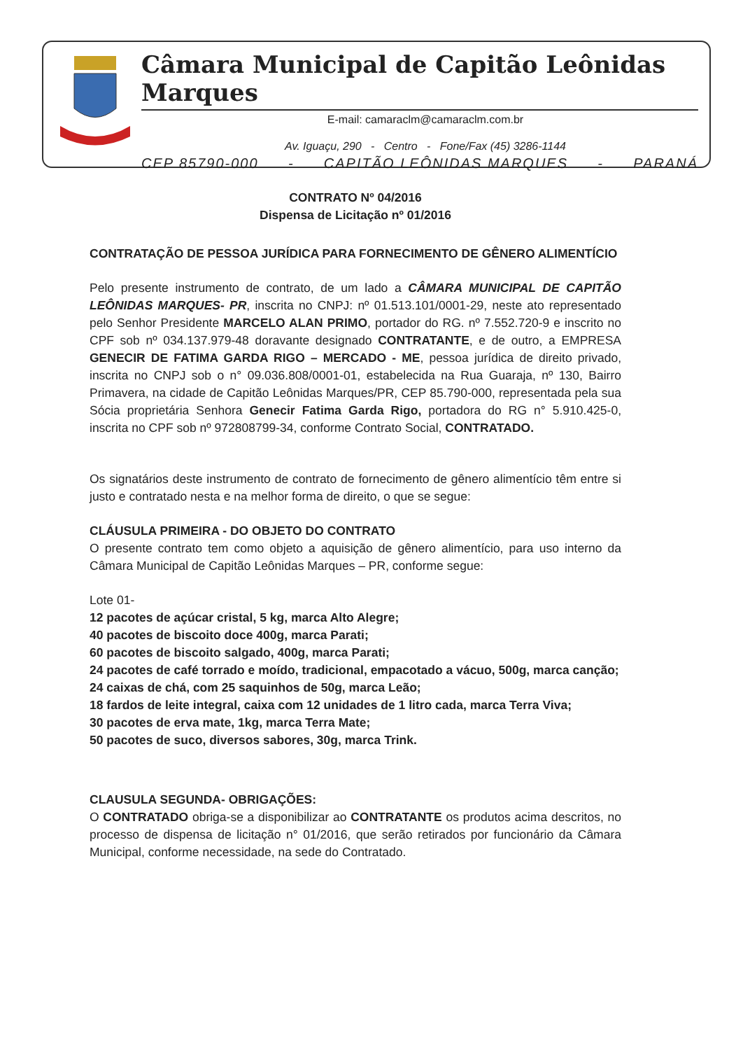Câmara Municipal de Capitão Leônidas Marques
E-mail: camaraclm@camaraclm.com.br
Av. Iguaçu, 290 - Centro - Fone/Fax (45) 3286-1144
CEP 85790-000 - CAPITÃO LEÔNIDAS MARQUES - PARANÁ
CONTRATO Nº 04/2016
Dispensa de Licitação nº 01/2016
CONTRATAÇÃO DE PESSOA JURÍDICA PARA FORNECIMENTO DE GÊNERO ALIMENTÍCIO
Pelo presente instrumento de contrato, de um lado a CÂMARA MUNICIPAL DE CAPITÃO LEÔNIDAS MARQUES- PR, inscrita no CNPJ: nº 01.513.101/0001-29, neste ato representado pelo Senhor Presidente MARCELO ALAN PRIMO, portador do RG. nº 7.552.720-9 e inscrito no CPF sob nº 034.137.979-48 doravante designado CONTRATANTE, e de outro, a EMPRESA GENECIR DE FATIMA GARDA RIGO – MERCADO - ME, pessoa jurídica de direito privado, inscrita no CNPJ sob o n° 09.036.808/0001-01, estabelecida na Rua Guaraja, nº 130, Bairro Primavera, na cidade de Capitão Leônidas Marques/PR, CEP 85.790-000, representada pela sua Sócia proprietária Senhora Genecir Fatima Garda Rigo, portadora do RG n° 5.910.425-0, inscrita no CPF sob nº 972808799-34, conforme Contrato Social, CONTRATADO.
Os signatários deste instrumento de contrato de fornecimento de gênero alimentício têm entre si justo e contratado nesta e na melhor forma de direito, o que se segue:
CLÁUSULA PRIMEIRA - DO OBJETO DO CONTRATO
O presente contrato tem como objeto a aquisição de gênero alimentício, para uso interno da Câmara Municipal de Capitão Leônidas Marques – PR, conforme segue:
Lote 01-
12 pacotes de açúcar cristal, 5 kg, marca Alto Alegre;
40 pacotes de biscoito doce 400g, marca Parati;
60 pacotes de biscoito salgado, 400g, marca Parati;
24 pacotes de café torrado e moído, tradicional, empacotado a vácuo, 500g, marca canção;
24 caixas de chá, com 25 saquinhos de 50g, marca Leão;
18 fardos de leite integral, caixa com 12 unidades de 1 litro cada, marca Terra Viva;
30 pacotes de erva mate, 1kg, marca Terra Mate;
50 pacotes de suco, diversos sabores, 30g, marca Trink.
CLAUSULA SEGUNDA- OBRIGAÇÕES:
O CONTRATADO obriga-se a disponibilizar ao CONTRATANTE os produtos acima descritos, no processo de dispensa de licitação n° 01/2016, que serão retirados por funcionário da Câmara Municipal, conforme necessidade, na sede do Contratado.